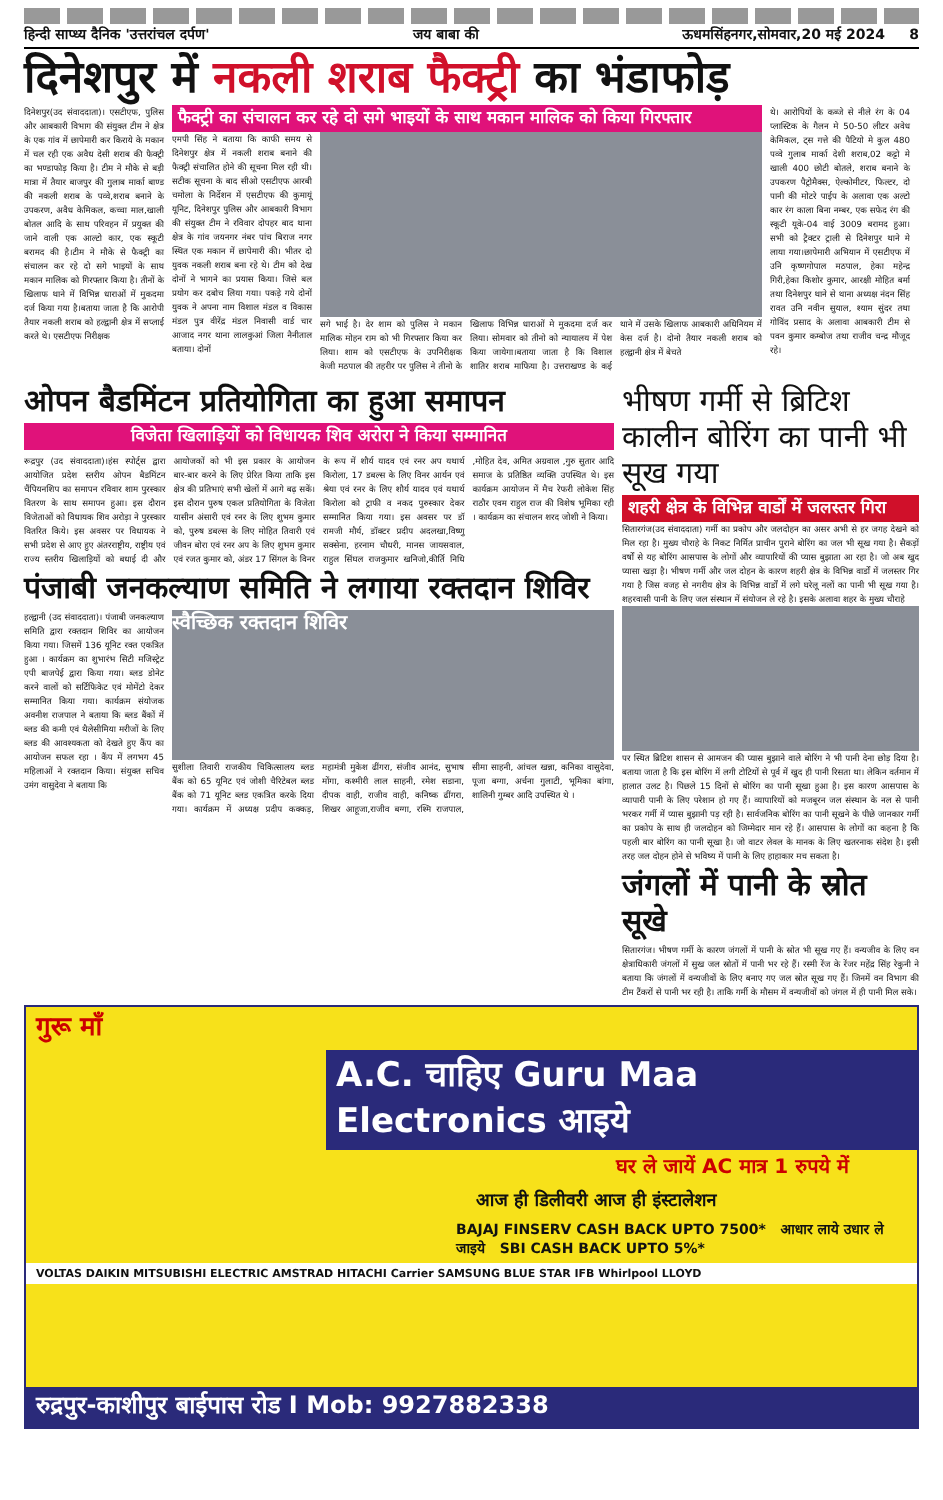हिन्दी साप्ध्य दैनिक 'उत्तरांचल दर्पण' जय बाबा की ऊधमसिंहनगर,सोमवार,20 मई 2024 8
दिनेशपुर में नकली शराब फैक्ट्री का भंडाफोड़
दिनेशपुर(उद संवाददाता)। एसटीएफ, पुलिस और आबकारी विभाग की संयुक्त टीम ने क्षेत्र के एक गांव में छापेमारी कर किराये के मकान में चल रही एक अवैध देसी शराब की फैक्ट्री का भण्डाफोड़ किया है। टीम ने मौके से बड़ी मात्रा में तैयार बाजपुर की गुलाब मार्का बाण्ड की नकली शराब के पव्वे,शराब बनाने के उपकरण, अवैध केमिकल, कच्चा माल,खाली बोतल आदि के साथ परिवहन में प्रयुक्त की जाने वाली एक आल्टो कार, एक स्कूटी बरामद की है।टीम ने मौके से फैक्ट्री का संचालन कर रहे दो सगे भाइयों के साथ मकान मालिक को गिरफ्तार किया है। तीनों के खिलाफ थाने में विभिन्न धाराओं में मुकदमा दर्ज किया गया है।बताया जाता है कि आरोपी तैयार नकली शराब को हल्द्वानी क्षेत्र में सप्लाई करते थे। एसटीएफ निरीक्षक
फैक्ट्री का संचालन कर रहे दो सगे भाइयों के साथ मकान मालिक को किया गिरफ्तार
एमपी सिंह ने बताया कि काफी समय से दिनेशपुर क्षेत्र में नकली शराब बनाने की फैक्ट्री संचालित होने की सूचना मिल रही थी। सटीक सूचना के बाद सीओ एसटीएफ आरबी चमोला के निर्देशन में एसटीएफ की कुमायूं यूनिट, दिनेशपुर पुलिस और आबकारी विभाग की संयुक्त टीम ने रविवार दोपहर बाद थाना क्षेत्र के गांव जयनगर नंबर पांच बिराज नगर स्थित एक मकान में छापेमारी की। भीतर दो युवक नकली शराब बना रहे थे। टीम को देख दोनों ने भागने का प्रयास किया। जिसे बल प्रयोग कर दबोच लिया गया। पकड़े गये दोनों युवक ने अपना नाम विशाल मंडल व विकास मंडल पुत्र वीरेंद्र मंडल निवासी वार्ड चार आजाद नगर थाना लालकुआं जिला नैनीताल बताया। दोनों
सगे भाई है। देर शाम को पुलिस ने मकान मालिक मोहन राम को भी गिरफ्तार किया कर लिया। शाम को एसटीएफ के उपनिरीक्षक केजी मठपाल की तहरीर पर पुलिस ने तीनो के खिलाफ विभिन्न धाराओं मे मुकदमा दर्ज कर लिया। सोमवार को तीनो को न्यायालय में पेश किया जायेगा।बताया जाता है कि विशाल शातिर शराब माफिया है। उत्तराखण्ड के कई थाने में उसके खिलाफ आबकारी अधिनियम में केस दर्ज है। दोनो तैयार नकली शराब को हल्द्वानी क्षेत्र में बेचते
थे। आरोपियों के कब्जे से नीले रंग के 04 प्लास्टिक के गैलन मे 50-50 लीटर अवेध केमिकल, ट्स गत्ते की पैटियो मे कुल 480 पव्वे गुलाब मार्का देशी शराब,02 कट्टो मे खाली 400 छोटी बोतले, शराब बनाने के उपकरण पैट्रोमैक्स, ऐल्कोमीटर, फिल्टर, दो पानी की मोटरे पाईप के अलावा एक अल्टो कार रंग काला बिना नम्बर, एक सफेद रंग की स्कूटी यूके-04 वाई 3009 बरामद हुआ। सभी को ट्रैक्टर ट्राली से दिनेशपुर थाने मे लाया गया।छापेमारी अभियान में एसटीएफ में उनि कृष्णगोपाल मठपाल, हेका महेन्द्र गिरी,हेका किशोर कुमार, आरक्षी मोहित बर्मा तथा दिनेशपुर थाने से थाना अध्यक्ष नंदन सिंह रावत उनि नवीन सुयाल, श्याम सुंदर तथा गोविंद प्रसाद के अलावा आबकारी टीम से पवन कुमार कम्बोज तथा राजीव चन्द्र मौजूद रहे।
ओपन बैडमिंटन प्रतियोगिता का हुआ समापन
विजेता खिलाड़ियों को विधायक शिव अरोरा ने किया सम्मानित
रूद्रपुर (उद संवाददाता)।हंस स्पोर्ट्स द्वारा आयोजित प्रदेश स्तरीय ओपन बैडमिंटन चैंपियनशिप का समापन रविवार शाम पुरस्कार वितरण के साथ समापन हुआ। इस दौरान विजेताओं को विधायक शिव अरोड़ा ने पुरस्कार वितरित किये। इस अवसर पर विधायक ने सभी प्रदेश से आए हुए अंतरराष्ट्रीय, राष्ट्रीय एवं राज्य स्तरीय खिलाड़ियों को बधाई दी और आयोजकों को भी इस प्रकार के आयोजन बार-बार करने के लिए प्रेरित किया ताकि इस क्षेत्र की प्रतिभाएं सभी खेलों में आगे बढ़ सकें। इस दौरान पुरुष एकल प्रतियोगिता के विजेता यासीन अंसारी एवं रनर के लिए शुभम कुमार को, पुरुष डबल्स के लिए मोहित तिवारी एवं जीवन बोरा एवं रनर अप के लिए शुभम कुमार एवं रजत कुमार को, अंडर 17 सिंगल के विनर के रूप में शौर्य यादव एवं रनर अप यथार्थ किरोला, 17 डबल्स के लिए विनर आर्यन एवं श्रेया एवं रनर के लिए शौर्य यादव एवं यथार्थ किरोला को ट्राफी व नकद पुरुस्कार देकर सम्मानित किया गया। इस अवसर पर डॉ रामजी मौर्य, डॉक्टर प्रदीप अदलखा,विष्णु सक्सेना, हरनाम चौधरी, मानस जायसवाल, राहुल सिंघल राजकुमार खनिजो,कीर्ति निधि ,मोहित देव, अमित अग्रवाल ,गुरु सुतार आदि समाज के प्रतिष्ठित व्यक्ति उपस्थित थे। इस कार्यक्रम आयोजन में मैच रेफरी लोकेश सिंह राठौर एवम राहुल राज की विशेष भूमिका रही । कार्यक्रम का संचालन शरद जोशी ने किया।
पंजाबी जनकल्याण समिति ने लगाया रक्तदान शिविर
हल्द्वानी (उद संवाददाता)। पंजाबी जनकल्याण समिति द्वारा रक्तदान शिविर का आयोजन किया गया। जिसमें 136 यूनिट रक्त एकत्रित हुआ । कार्यक्रम का शुभारंभ सिटी मजिस्ट्रेट एपी बाजपेई द्वारा किया गया। ब्लड डोनेट करने वालों को सर्टिफिकेट एवं मोमेंटो देकर सम्मानित किया गया। कार्यक्रम संयोजक अवनीश राजपाल ने बताया कि ब्लड बैंकों में ब्लड की कमी एवं थैलेसीमिया मरीजों के लिए ब्लड की आवश्यकता को देखते हुए कैंप का आयोजन सफल रहा । कैंप में लगभग 45 महिलाओं ने रक्तदान किया। संयुक्त सचिव उमंग वासुदेवा ने बताया कि
स्वैच्छिक रक्तदान शिविर
सुशीला तिवारी राजकीय चिकित्सालय ब्लड बैंक को 65 यूनिट एवं जोशी चैरिटेबल ब्लड बैंक को 71 यूनिट ब्लड एकत्रित करके दिया गया। कार्यक्रम में अध्यक्ष प्रदीप कक्कड़, महामंत्री मुकेश ढींगरा, संजीव आनंद, सुभाष मोंगा, कश्मीरी लाल साहनी, रमेश सडाना, दीपक वाही, राजीव वाही, कनिष्क ढींगरा, शिखर आहूजा,राजीव बग्गा, रश्मि राजपाल, सीमा साहनी, आंचल खन्ना, कनिका वासुदेवा, पूजा बग्गा, अर्चना गुलाटी, भूमिका बांगा, शालिनी गुम्बर आदि उपस्थित थे ।
भीषण गर्मी से ब्रिटिश कालीन बोरिंग का पानी भी सूख गया
शहरी क्षेत्र के विभिन्न वार्डों में जलस्तर गिरा
सितारगंज(उद संवाददाता) गर्मी का प्रकोप और जलदोहन का असर अभी से हर जगह देखने को मिल रहा है। मुख्य चौराहे के निकट निर्मित प्राचीन पुराने बोरिंग का जल भी सूख गया है। सैकड़ों वर्षों से यह बोरिंग आसपास के लोगों और व्यापारियों की प्यास बुझाता आ रहा है। जो अब खुद प्यासा खड़ा है। भीषण गर्मी और जल दोहन के कारण शहरी क्षेत्र के विभिन्न वार्डों में जलस्तर गिर गया है जिस वजह से नगरीय क्षेत्र के विभिन्न वार्डों में लगे घरेलू नलों का पानी भी सूख गया है। शहरवासी पानी के लिए जल संस्थान में संयोजन ले रहे है। इसके अलावा शहर के मुख्य चौराहे
पर स्थित ब्रिटिश शासन से आमजन की प्यास बुझाने वाले बोरिंग ने भी पानी देना छोड़ दिया है। बताया जाता है कि इस बोरिंग में लगी टोटियों से पूर्व में खुद ही पानी रिसता था। लेकिन वर्तमान में हालात उलट है। पिछले 15 दिनों से बोरिंग का पानी सूखा हुआ है। इस कारण आसपास के व्यापारी पानी के लिए परेशान हो गए हैं। व्यापारियों को मजबूरन जल संस्थान के नल से पानी भरकर गर्मी में प्यास बुझानी पड़ रही है। सार्वजनिक बोरिंग का पानी सूखने के पीछे जानकार गर्मी का प्रकोप के साथ ही जलदोहन को जिम्मेदार मान रहे हैं। आसपास के लोगों का कहना है कि पहली बार बोरिंग का पानी सूखा है। जो वाटर लेवल के मानक के लिए खतरनाक संदेश है। इसी तरह जल दोहन होने से भविष्य में पानी के लिए हाहाकार मच सकता है।
जंगलों में पानी के स्रोत सूखे
सितारगंज। भीषण गर्मी के कारण जंगलों में पानी के स्रोत भी सूख गए हैं। वन्यजीव के लिए वन क्षेत्राधिकारी जंगलों में सुख जल स्रोतों में पानी भर रहे हैं। रस्मी रेंज के रेंजर महेंद्र सिंह रेकुनी ने बताया कि जंगलों में वन्यजीवों के लिए बनाए गए जल स्रोत सूख गए हैं। जिनमें वन विभाग की टीम टैंकरों से पानी भर रही है। ताकि गर्मी के मौसम में वन्यजीवों को जंगल में ही पानी मिल सके।
गुरू माँ
A.C. चाहिए Guru Maa Electronics आइये
घर ले जायें AC मात्र 1 रुपये में
आज ही डिलीवरी आज ही इंस्टालेशन
BAJAJ FINSERV CASH BACK UPTO 7500* आधार लाये उधार ले जाइये SBI CASH BACK UPTO 5%*
VOLTAS DAIKIN MITSUBISHI ELECTRIC AMSTRAD HITACHI Carrier SAMSUNG BLUE STAR IFB Whirlpool LLOYD
रुद्रपुर-काशीपुर बाईपास रोड I Mob: 9927882338